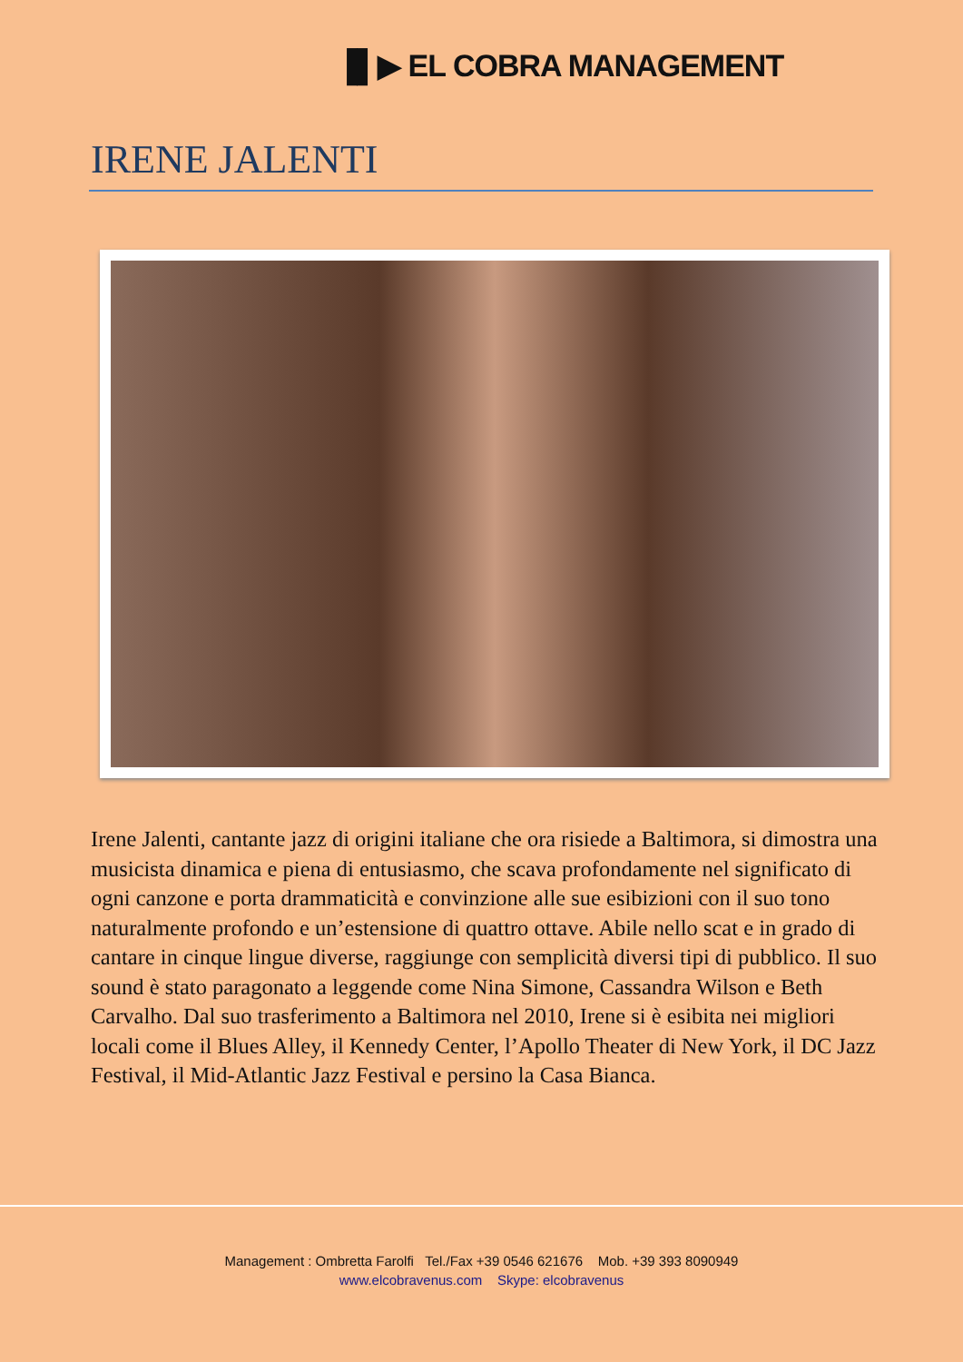▐▌▶ EL COBRA MANAGEMENT
IRENE JALENTI
Irene Jalenti, cantante jazz di origini italiane che ora risiede a Baltimora, si dimostra una musicista dinamica e piena di entusiasmo, che scava profondamente nel significato di ogni canzone e porta drammaticità e convinzione alle sue esibizioni con il suo tono naturalmente profondo e un’estensione di quattro ottave. Abile nello scat e in grado di cantare in cinque lingue diverse, raggiunge con semplicità diversi tipi di pubblico. Il suo sound è stato paragonato a leggende come Nina Simone, Cassandra Wilson e Beth Carvalho. Dal suo trasferimento a Baltimora nel 2010, Irene si è esibita nei migliori locali come il Blues Alley, il Kennedy Center, l’Apollo Theater di New York, il DC Jazz Festival, il Mid-Atlantic Jazz Festival e persino la Casa Bianca.
Management : Ombretta Farolfi Tel./Fax +39 0546 621676 Mob. +39 393 8090949
www.elcobravenus.com Skype: elcobravenus